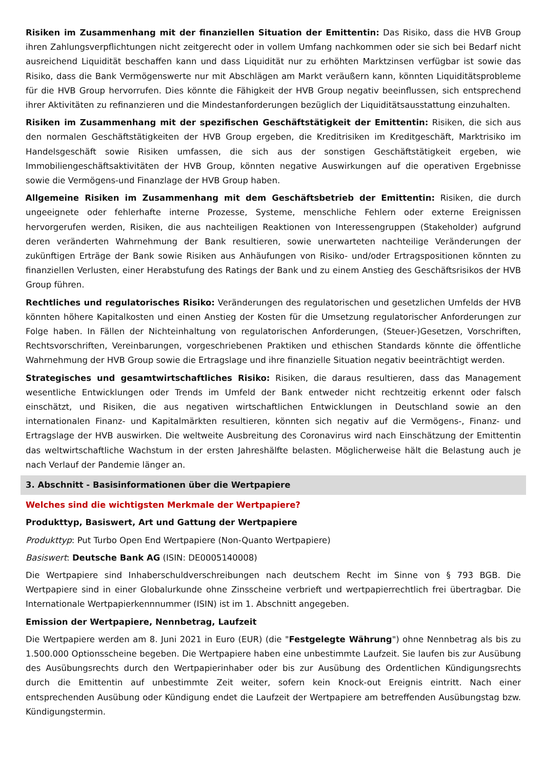Risiken im Zusammenhang mit der finanziellen Situation der Emittentin: Das Risiko, dass die HVB Group ihren Zahlungsverpflichtungen nicht zeitgerecht oder in vollem Umfang nachkommen oder sie sich bei Bedarf nicht ausreichend Liquidität beschaffen kann und dass Liquidität nur zu erhöhten Marktzinsen verfügbar ist sowie das Risiko, dass die Bank Vermögenswerte nur mit Abschlägen am Markt veräußern kann, könnten Liquiditätsprobleme für die HVB Group hervorrufen. Dies könnte die Fähigkeit der HVB Group negativ beeinflussen, sich entsprechend ihrer Aktivitäten zu refinanzieren und die Mindestanforderungen bezüglich der Liquiditätsausstattung einzuhalten.
Risiken im Zusammenhang mit der spezifischen Geschäftstätigkeit der Emittentin: Risiken, die sich aus den normalen Geschäftstätigkeiten der HVB Group ergeben, die Kreditrisiken im Kreditgeschäft, Marktrisiko im Handelsgeschäft sowie Risiken umfassen, die sich aus der sonstigen Geschäftstätigkeit ergeben, wie Immobiliengeschäftsaktivitäten der HVB Group, könnten negative Auswirkungen auf die operativen Ergebnisse sowie die Vermögens-und Finanzlage der HVB Group haben.
Allgemeine Risiken im Zusammenhang mit dem Geschäftsbetrieb der Emittentin: Risiken, die durch ungeeignete oder fehlerhafte interne Prozesse, Systeme, menschliche Fehlern oder externe Ereignissen hervorgerufen werden, Risiken, die aus nachteiligen Reaktionen von Interessengruppen (Stakeholder) aufgrund deren veränderten Wahrnehmung der Bank resultieren, sowie unerwarteten nachteilige Veränderungen der zukünftigen Erträge der Bank sowie Risiken aus Anhäufungen von Risiko- und/oder Ertragspositionen könnten zu finanziellen Verlusten, einer Herabstufung des Ratings der Bank und zu einem Anstieg des Geschäftsrisikos der HVB Group führen.
Rechtliches und regulatorisches Risiko: Veränderungen des regulatorischen und gesetzlichen Umfelds der HVB könnten höhere Kapitalkosten und einen Anstieg der Kosten für die Umsetzung regulatorischer Anforderungen zur Folge haben. In Fällen der Nichteinhaltung von regulatorischen Anforderungen, (Steuer-)Gesetzen, Vorschriften, Rechtsvorschriften, Vereinbarungen, vorgeschriebenen Praktiken und ethischen Standards könnte die öffentliche Wahrnehmung der HVB Group sowie die Ertragslage und ihre finanzielle Situation negativ beeinträchtigt werden.
Strategisches und gesamtwirtschaftliches Risiko: Risiken, die daraus resultieren, dass das Management wesentliche Entwicklungen oder Trends im Umfeld der Bank entweder nicht rechtzeitig erkennt oder falsch einschätzt, und Risiken, die aus negativen wirtschaftlichen Entwicklungen in Deutschland sowie an den internationalen Finanz- und Kapitalmärkten resultieren, könnten sich negativ auf die Vermögens-, Finanz- und Ertragslage der HVB auswirken. Die weltweite Ausbreitung des Coronavirus wird nach Einschätzung der Emittentin das weltwirtschaftliche Wachstum in der ersten Jahreshälfte belasten. Möglicherweise hält die Belastung auch je nach Verlauf der Pandemie länger an.
3. Abschnitt - Basisinformationen über die Wertpapiere
Welches sind die wichtigsten Merkmale der Wertpapiere?
Produkttyp, Basiswert, Art und Gattung der Wertpapiere
Produkttyp: Put Turbo Open End Wertpapiere (Non-Quanto Wertpapiere)
Basiswert: Deutsche Bank AG (ISIN: DE0005140008)
Die Wertpapiere sind Inhaberschuldverschreibungen nach deutschem Recht im Sinne von § 793 BGB. Die Wertpapiere sind in einer Globalurkunde ohne Zinsscheine verbrieft und wertpapierrechtlich frei übertragbar. Die Internationale Wertpapierkennnummer (ISIN) ist im 1. Abschnitt angegeben.
Emission der Wertpapiere, Nennbetrag, Laufzeit
Die Wertpapiere werden am 8. Juni 2021 in Euro (EUR) (die "Festgelegte Währung") ohne Nennbetrag als bis zu 1.500.000 Optionsscheine begeben. Die Wertpapiere haben eine unbestimmte Laufzeit. Sie laufen bis zur Ausübung des Ausübungsrechts durch den Wertpapierinhaber oder bis zur Ausübung des Ordentlichen Kündigungsrechts durch die Emittentin auf unbestimmte Zeit weiter, sofern kein Knock-out Ereignis eintritt. Nach einer entsprechenden Ausübung oder Kündigung endet die Laufzeit der Wertpapiere am betreffenden Ausübungstag bzw. Kündigungstermin.